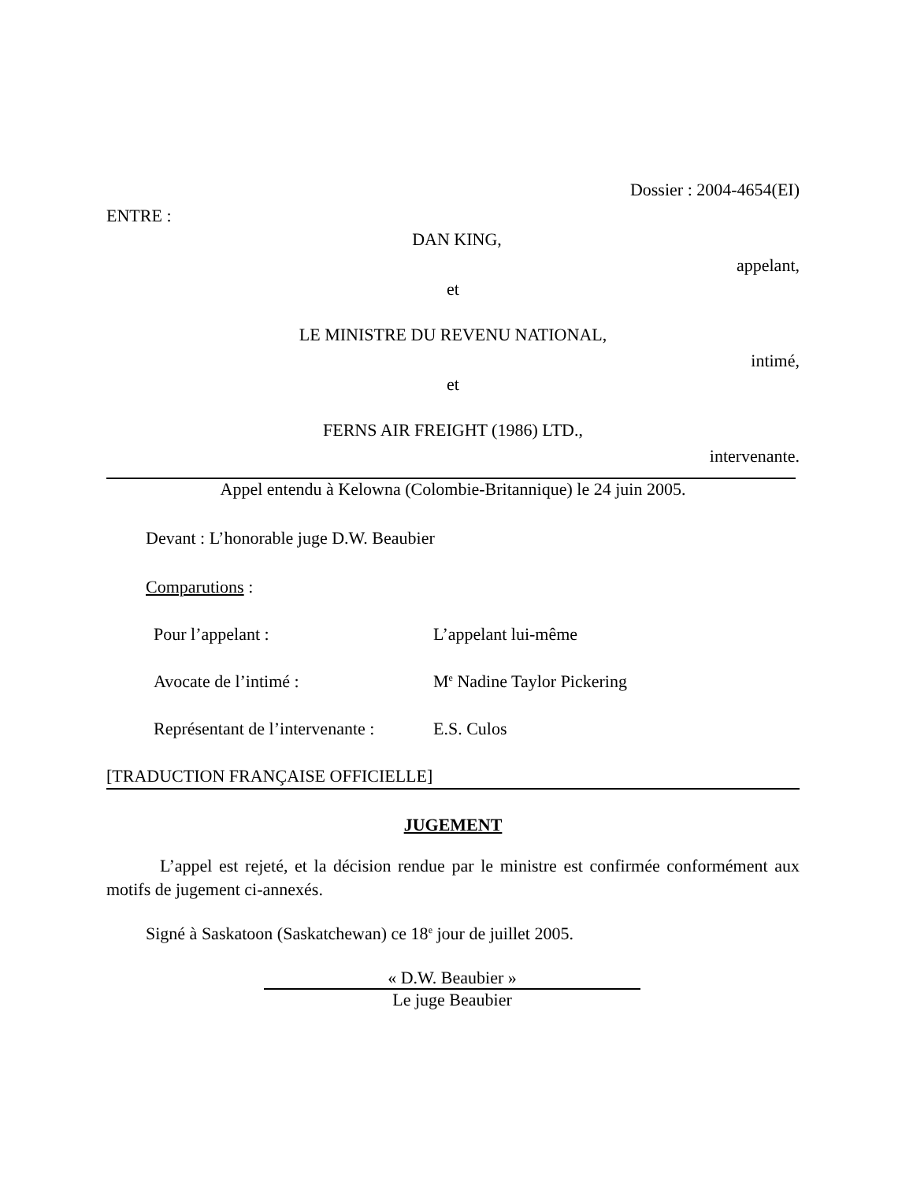Dossier : 2004-4654(EI)
ENTRE :
DAN KING,
appelant,
et
LE MINISTRE DU REVENU NATIONAL,
intimé,
et
FERNS AIR FREIGHT (1986) LTD.,
intervenante.
Appel entendu à Kelowna (Colombie-Britannique) le 24 juin 2005.
Devant : L’honorable juge D.W. Beaubier
Comparutions :
Pour l’appelant : L’appelant lui-même
Avocate de l’intimé : M<sup>e</sup> Nadine Taylor Pickering
Représentant de l’intervenante : E.S. Culos
[TRADUCTION FRANÇAISE OFFICIELLE]
JUGEMENT
L’appel est rejeté, et la décision rendue par le ministre est confirmée conformément aux motifs de jugement ci-annexés.
Signé à Saskatoon (Saskatchewan) ce 18<sup>e</sup> jour de juillet 2005.
« D.W. Beaubier »
Le juge Beaubier